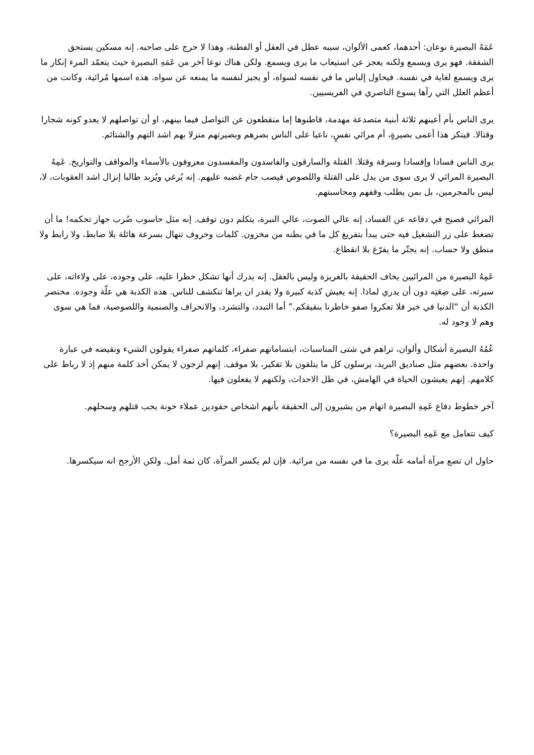عَمَهُ البصيرة نوعان: أحدهما، كعمى الألوان، سببه عطل في العقل أو الفطنة، وهذا لا حرج على صاحبه. إنه مسكين يستحق الشفقة. فهو يرى ويسمع ولكنه يعجز عن استيعاب ما يرى ويسمع. ولكن هناك نوعا آخر من عَمَهِ البصيرة حيث يتعمّد المرء إنكار ما يرى ويسمع لغاية في نفسه. فيحاول إلباس ما في نفسه لسواه، أو يجيز لنفسه ما يمنعه عن سواه. هذه اسمها مُرائية، وكانت من أعظم العلل التي رآها يسوع الناصري في الفريسيين.
يرى الناس بأم أعينهم ثلاثة أبنية متصدعة مهدمة، قاطنوها إما منقطعون عن التواصل فيما بينهم، او أن تواصلهم لا يعدو كونه شجارا وقتالا. فينكر هذا أعمى بصيرةٍ، أم مرائي نفسٍ، ناعيا على الناس بصرهم وبصيرتهم منزلا بهم اشد التهم والشتائم.
يرى الناس فسادا وإفسادا وسرقة وقتلا. القتلة والسارقون والفاسدون والمفسدون معروفون بالأسماء والمواقف والتواريخ. عَمِهُ البصيرة المرائي لا يرى سوى من يدل على القتلة واللصوص فيصب جام غضبه عليهم. إنه يُرغي ويُزبد طالبا إنزال اشد العقوبات، لا، ليس بالمجرمين، بل بمن يطلب وقفهم ومحاسبتهم.
المرائي فصيح في دفاعه عن الفساد، إنه عالي الصوت، عالي النبرة، يتكلم دون توقف. إنه مثل حاسوب ضُرب جهاز تحكمه! ما أن تضغط على زر التشغيل فيه حتى يبدأ بتفريغ كل ما في بطنه من مخزون. كلمات وحروف تنهال بسرعة هائلة بلا ضابط، ولا رابط ولا منطق ولا حساب. إنه يجتّر ما يفرّغ بلا انقطاع.
عَمِهُ البصيرة من المرائيين يخاف الحقيقة بالغريزة وليس بالعقل. إنه يدرك أنها تشكل خطرا عليه، على وجوده، على ولاءاته، على سيرته، على ضِعَتِه دون أن يدري لماذا. إنه يعيش كذبة كبيرة ولا يقدر ان يراها تنكشف للناس. هذه الكذبة هي علّة وجوده. مختصر الكذبة أن “الدنيا في خير فلا تعكروا صفو خاطرنا بنقيقكم.” أما التبدد، والتشرد، والانحراف والصنمية واللصوصية، فما هي سوى وهم لا وجود له.
عُمُهُ البصيرة أشكال وألوان، تراهم في شتى المناسبات، ابتساماتهم صفراء، كلماتهم صفراء يقولون الشيء ونقيضه في عبارة واحدة. بعضهم مثل صناديق البريد، يرسلون كل ما يتلقون بلا تفكير، بلا موقف. إنهم لزجون لا يمكن أخذ كلمة منهم إذ لا رباط على كلامهم. إنهم يعيشون الحياة في الهامش، في ظل الاحداث، ولكنهم لا يفعلون فيها.
آخر خطوط دفاع عَمِهِ البصيرة اتهام من يشيرون إلى الحقيقة بأنهم اشخاص حقودين عملاء خونة يجب قتلهم وسحلهم.
كيف تتعامل مع عَمِهِ البصيرة؟
حاول ان تضع مرآة أمامه علّه يرى ما في نفسه من مرائية. فإن لم يكسر المرآة، كان ثمة أمل. ولكن الأرجح انه سيكسرها.